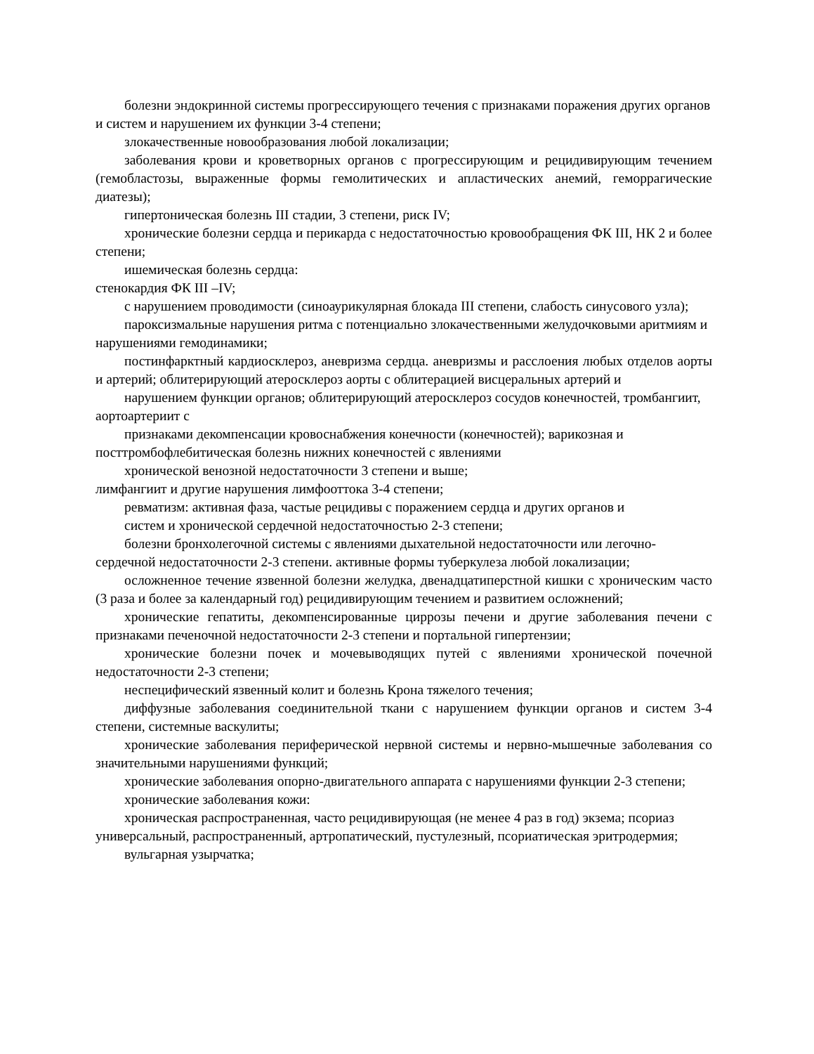болезни эндокринной системы прогрессирующего течения с признаками поражения других органов и систем и нарушением их функции 3-4 степени;
злокачественные новообразования любой локализации;
заболевания крови и кроветворных органов с прогрессирующим и рецидивирующим течением (гемобластозы, выраженные формы гемолитических и апластических анемий, геморрагические диатезы);
гипертоническая болезнь III стадии, 3 степени, риск IV;
хронические болезни сердца и перикарда с недостаточностью кровообращения ФК III, НК 2 и более степени;
ишемическая болезнь сердца:
стенокардия ФК III –IV;
с нарушением проводимости (синоаурикулярная блокада III степени, слабость синусового узла);
пароксизмальные нарушения ритма с потенциально злокачественными желудочковыми аритмиям и нарушениями гемодинамики;
постинфарктный кардиосклероз, аневризма сердца. аневризмы и расслоения любых отделов аорты и артерий; облитерирующий атеросклероз аорты с облитерацией висцеральных артерий и
нарушением функции органов; облитерирующий атеросклероз сосудов конечностей, тромбангиит, аортоартериит с
признаками декомпенсации кровоснабжения конечности (конечностей); варикозная и посттромбофлебитическая болезнь нижних конечностей с явлениями
хронической венозной недостаточности 3 степени и выше;
лимфангиит и другие нарушения лимфооттока 3-4 степени;
ревматизм: активная фаза, частые рецидивы с поражением сердца и других органов и
систем и хронической сердечной недостаточностью 2-3 степени;
болезни бронхолегочной системы с явлениями дыхательной недостаточности или легочно-сердечной недостаточности 2-3 степени. активные формы туберкулеза любой локализации;
осложненное течение язвенной болезни желудка, двенадцатиперстной кишки с хроническим часто (3 раза и более за календарный год) рецидивирующим течением и развитием осложнений;
хронические гепатиты, декомпенсированные циррозы печени и другие заболевания печени с признаками печеночной недостаточности 2-3 степени и портальной гипертензии;
хронические болезни почек и мочевыводящих путей с явлениями хронической почечной недостаточности 2-3 степени;
неспецифический язвенный колит и болезнь Крона тяжелого течения;
диффузные заболевания соединительной ткани с нарушением функции органов и систем 3-4 степени, системные васкулиты;
хронические заболевания периферической нервной системы и нервно-мышечные заболевания со значительными нарушениями функций;
хронические заболевания опорно-двигательного аппарата с нарушениями функции 2-3 степени;
хронические заболевания кожи:
хроническая распространенная, часто рецидивирующая (не менее 4 раз в год) экзема; псориаз универсальный, распространенный, артропатический, пустулезный, псориатическая эритродермия;
вульгарная узырчатка;